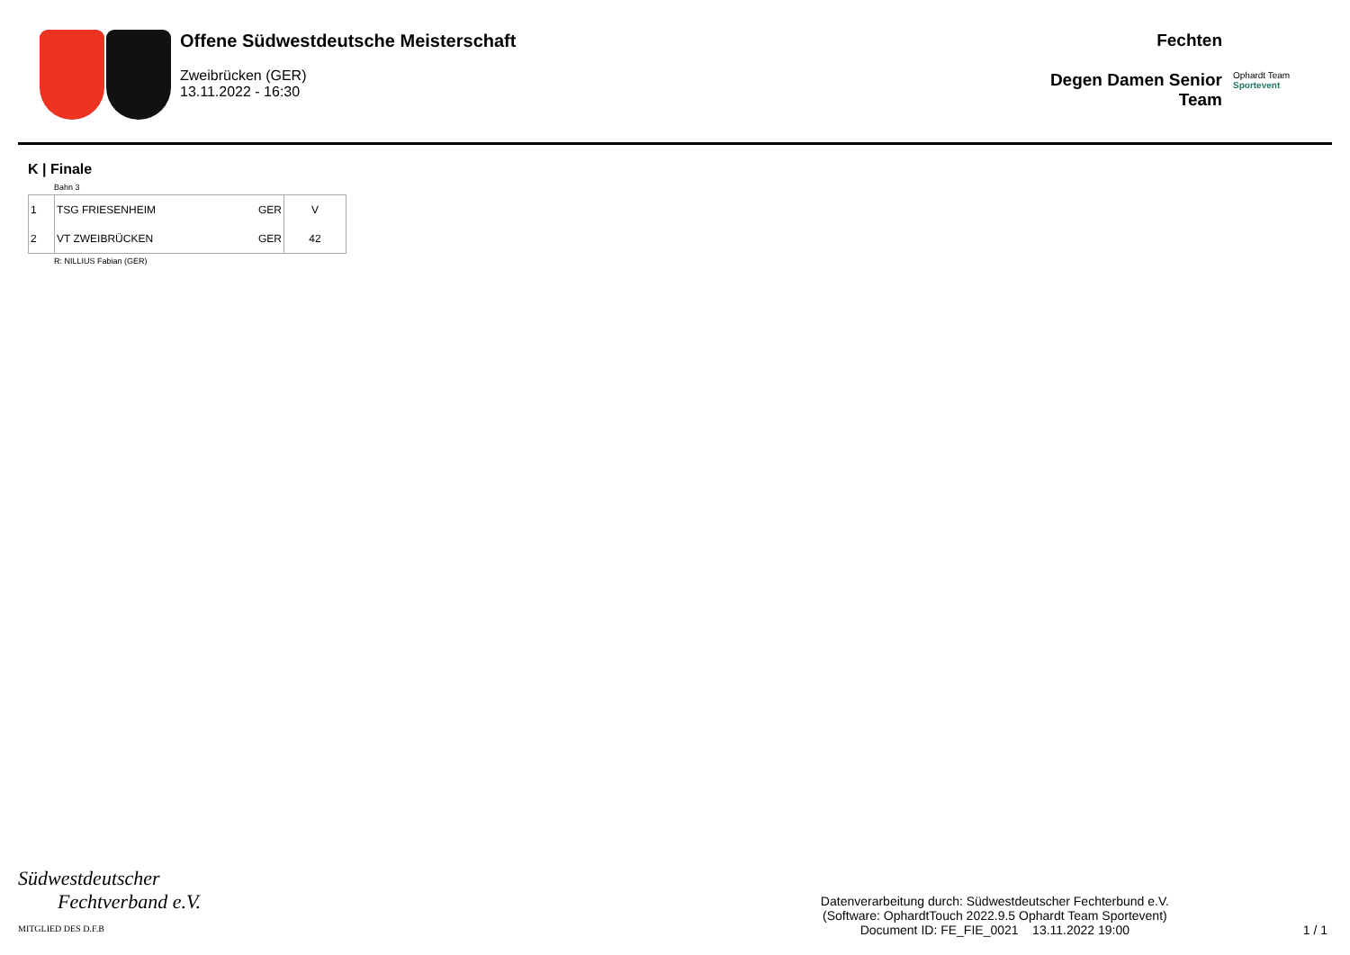Offene Südwestdeutsche Meisterschaft
Zweibrücken (GER)
13.11.2022 - 16:30
Fechten
Degen Damen Senior
Team
Ophardt Team
Sportevent
K | Finale
Bahn 3
| 1 | TSG FRIESENHEIM | GER | V |
| 2 | VT ZWEIBRÜCKEN | GER | 42 |
R: NILLIUS Fabian (GER)
Südwestdeutscher
Fechtverband e.V.
MITGLIED DES D.F.B
Datenverarbeitung durch: Südwestdeutscher Fechterbund e.V.
(Software: OphardtTouch 2022.9.5 Ophardt Team Sportevent)
Document ID: FE_FIE_0021 13.11.2022 19:00
1 / 1